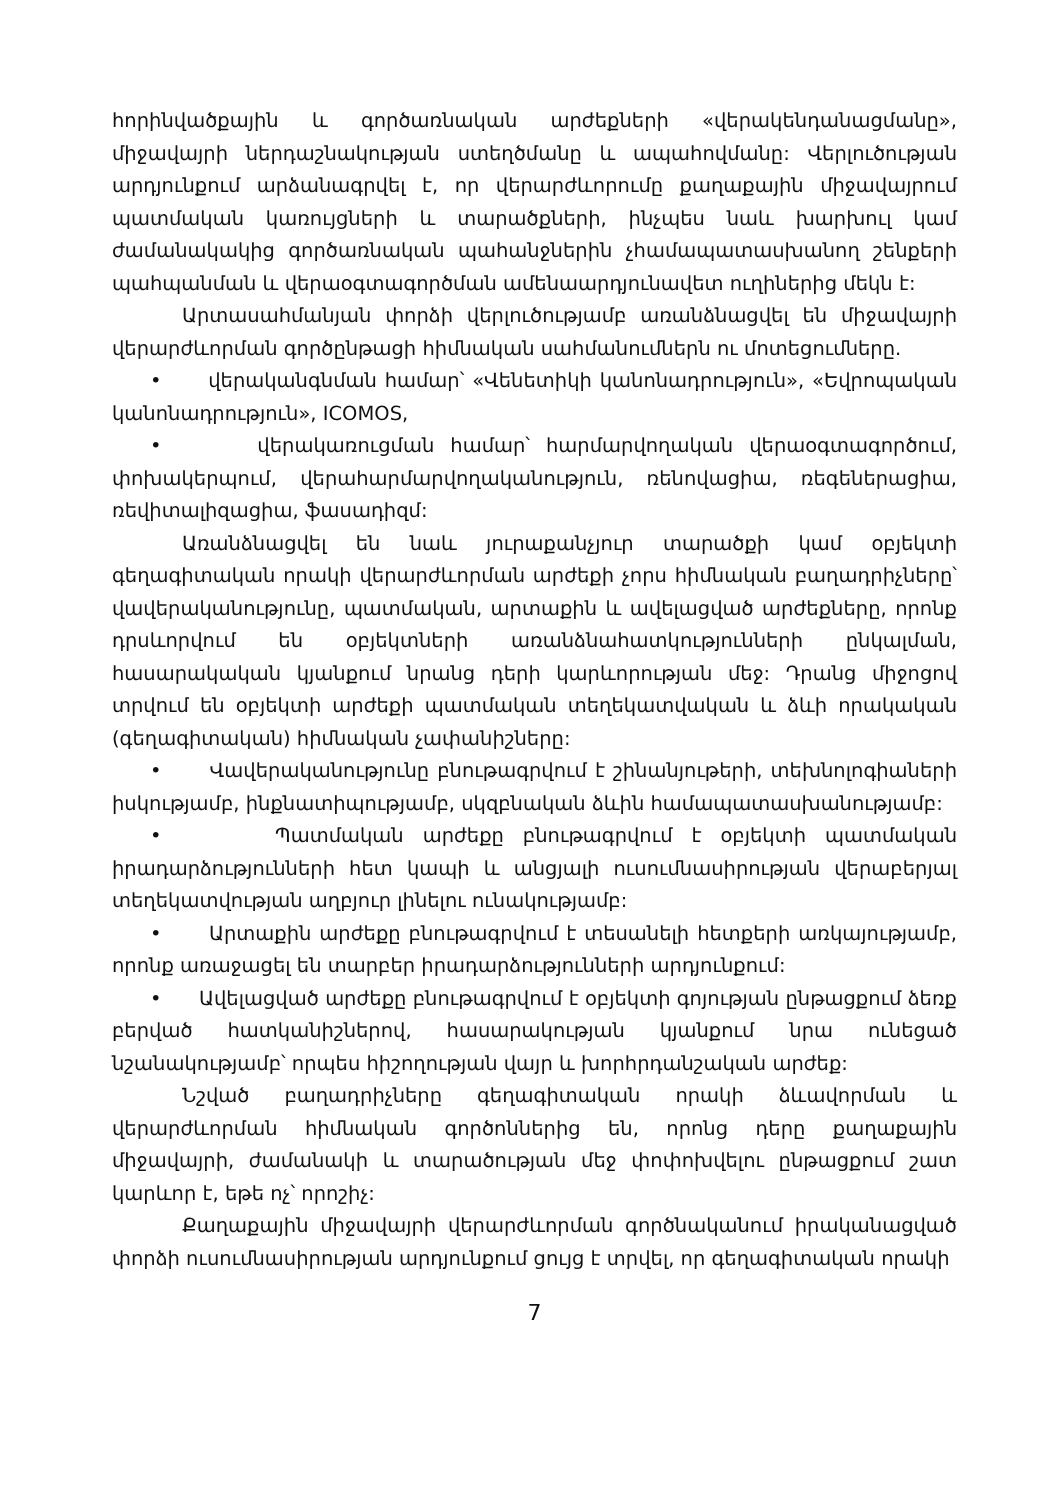հորինվածքային և գործառնական արժեքների «վերակենդանացմանը», միջավայրի ներդաշնակության ստեղծմանը և ապահովմանը: Վերլուծության արդյունքում արձանագրվել է, որ վերարժևորումը քաղաքային միջավայրում պատմական կառույցների և տարածքների, ինչպես նաև խարխուլ կամ ժամանակակից գործառնական պահանջներին չհամապատասխանող շենքերի պահպանման և վերաօգտագործման ամենաարդյունավետ ուղիներից մեկն է:
Արտասահմանյան փորձի վերլուծությամբ առանձնացվել են միջավայրի վերարժևորման գործընթացի հիմնական սահմանումներն ու մոտեցումները.
• վերականգնման համար՝ «Վենետիկի կանոնադրություն», «Եվրոպական կանոնադրություն», ICOMOS,
• վերակառուցման համար՝ հարմարվողական վերաօգտագործում, փոխակերպում, վերահարմարվողականություն, ռենովացիա, ռեգեներացիա, ռեվիտալիզացիա, ֆասադիզմ:
Առանձնացվել են նաև յուրաքանչյուր տարածքի կամ օբյեկտի գեղագիտական որակի վերարժևորման արժեքի չորս հիմնական բաղադրիչները՝ վավերականությունը, պատմական, արտաքին և ավելացված արժեքները, որոնք դրսևորվում են օբյեկտների առանձնահատկությունների ընկալման, հասարակական կյանքում նրանց դերի կարևորության մեջ: Դրանց միջոցով տրվում են օբյեկտի արժեքի պատմական տեղեկատվական և ձևի որակական (գեղագիտական) հիմնական չափանիշները:
• Վավերականությունը բնութագրվում է շինանյութերի, տեխնոլոգիաների իսկությամբ, ինքնատիպությամբ, սկզբնական ձևին համապատասխանությամբ:
• Պատմական արժեքը բնութագրվում է օբյեկտի պատմական իրադարձությունների հետ կապի և անցյալի ուսումնասիրության վերաբերյալ տեղեկատվության աղբյուր լինելու ունակությամբ:
• Արտաքին արժեքը բնութագրվում է տեսանելի հետքերի առկայությամբ, որոնք առաջացել են տարբեր իրադարձությունների արդյունքում:
• Ավելացված արժեքը բնութագրվում է օբյեկտի գոյության ընթացքում ձեռք բերված հատկանիշներով, հասարակության կյանքում նրա ունեցած նշանակությամբ՝ որպես հիշողության վայր և խորհրդանշական արժեք:
Նշված բաղադրիչները գեղագիտական որակի ձևավորման և վերարժևորման հիմնական գործոններից են, որոնց դերը քաղաքային միջավայրի, ժամանակի և տարածության մեջ փոփոխվելու ընթացքում շատ կարևոր է, եթե ոչ՝ որոշիչ:
Քաղաքային միջավայրի վերարժևորման գործնականում իրականացված փորձի ուսումնասիրության արդյունքում ցույց է տրվել, որ գեղագիտական որակի
7